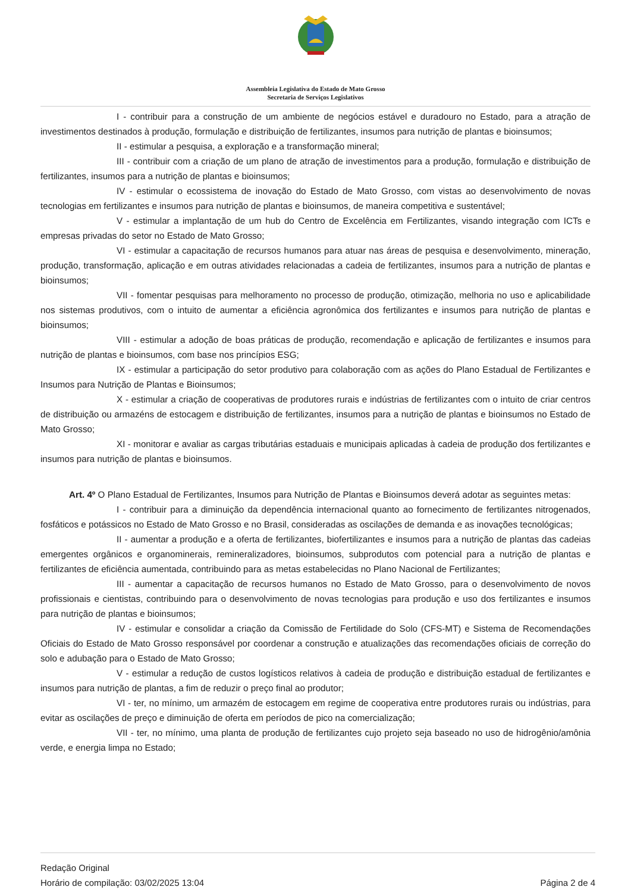Assembleia Legislativa do Estado de Mato Grosso
Secretaria de Serviços Legislativos
I - contribuir para a construção de um ambiente de negócios estável e duradouro no Estado, para a atração de investimentos destinados à produção, formulação e distribuição de fertilizantes, insumos para nutrição de plantas e bioinsumos;
II - estimular a pesquisa, a exploração e a transformação mineral;
III - contribuir com a criação de um plano de atração de investimentos para a produção, formulação e distribuição de fertilizantes, insumos para a nutrição de plantas e bioinsumos;
IV - estimular o ecossistema de inovação do Estado de Mato Grosso, com vistas ao desenvolvimento de novas tecnologias em fertilizantes e insumos para nutrição de plantas e bioinsumos, de maneira competitiva e sustentável;
V - estimular a implantação de um hub do Centro de Excelência em Fertilizantes, visando integração com ICTs e empresas privadas do setor no Estado de Mato Grosso;
VI - estimular a capacitação de recursos humanos para atuar nas áreas de pesquisa e desenvolvimento, mineração, produção, transformação, aplicação e em outras atividades relacionadas a cadeia de fertilizantes, insumos para a nutrição de plantas e bioinsumos;
VII - fomentar pesquisas para melhoramento no processo de produção, otimização, melhoria no uso e aplicabilidade nos sistemas produtivos, com o intuito de aumentar a eficiência agronômica dos fertilizantes e insumos para nutrição de plantas e bioinsumos;
VIII - estimular a adoção de boas práticas de produção, recomendação e aplicação de fertilizantes e insumos para nutrição de plantas e bioinsumos, com base nos princípios ESG;
IX - estimular a participação do setor produtivo para colaboração com as ações do Plano Estadual de Fertilizantes e Insumos para Nutrição de Plantas e Bioinsumos;
X - estimular a criação de cooperativas de produtores rurais e indústrias de fertilizantes com o intuito de criar centros de distribuição ou armazéns de estocagem e distribuição de fertilizantes, insumos para a nutrição de plantas e bioinsumos no Estado de Mato Grosso;
XI - monitorar e avaliar as cargas tributárias estaduais e municipais aplicadas à cadeia de produção dos fertilizantes e insumos para nutrição de plantas e bioinsumos.
Art. 4º O Plano Estadual de Fertilizantes, Insumos para Nutrição de Plantas e Bioinsumos deverá adotar as seguintes metas:
I - contribuir para a diminuição da dependência internacional quanto ao fornecimento de fertilizantes nitrogenados, fosfáticos e potássicos no Estado de Mato Grosso e no Brasil, consideradas as oscilações de demanda e as inovações tecnológicas;
II - aumentar a produção e a oferta de fertilizantes, biofertilizantes e insumos para a nutrição de plantas das cadeias emergentes orgânicos e organominerais, remineralizadores, bioinsumos, subprodutos com potencial para a nutrição de plantas e fertilizantes de eficiência aumentada, contribuindo para as metas estabelecidas no Plano Nacional de Fertilizantes;
III - aumentar a capacitação de recursos humanos no Estado de Mato Grosso, para o desenvolvimento de novos profissionais e cientistas, contribuindo para o desenvolvimento de novas tecnologias para produção e uso dos fertilizantes e insumos para nutrição de plantas e bioinsumos;
IV - estimular e consolidar a criação da Comissão de Fertilidade do Solo (CFS-MT) e Sistema de Recomendações Oficiais do Estado de Mato Grosso responsável por coordenar a construção e atualizações das recomendações oficiais de correção do solo e adubação para o Estado de Mato Grosso;
V - estimular a redução de custos logísticos relativos à cadeia de produção e distribuição estadual de fertilizantes e insumos para nutrição de plantas, a fim de reduzir o preço final ao produtor;
VI - ter, no mínimo, um armazém de estocagem em regime de cooperativa entre produtores rurais ou indústrias, para evitar as oscilações de preço e diminuição de oferta em períodos de pico na comercialização;
VII - ter, no mínimo, uma planta de produção de fertilizantes cujo projeto seja baseado no uso de hidrogênio/amônia verde, e energia limpa no Estado;
Redação Original
Horário de compilação: 03/02/2025 13:04
Página 2 de 4